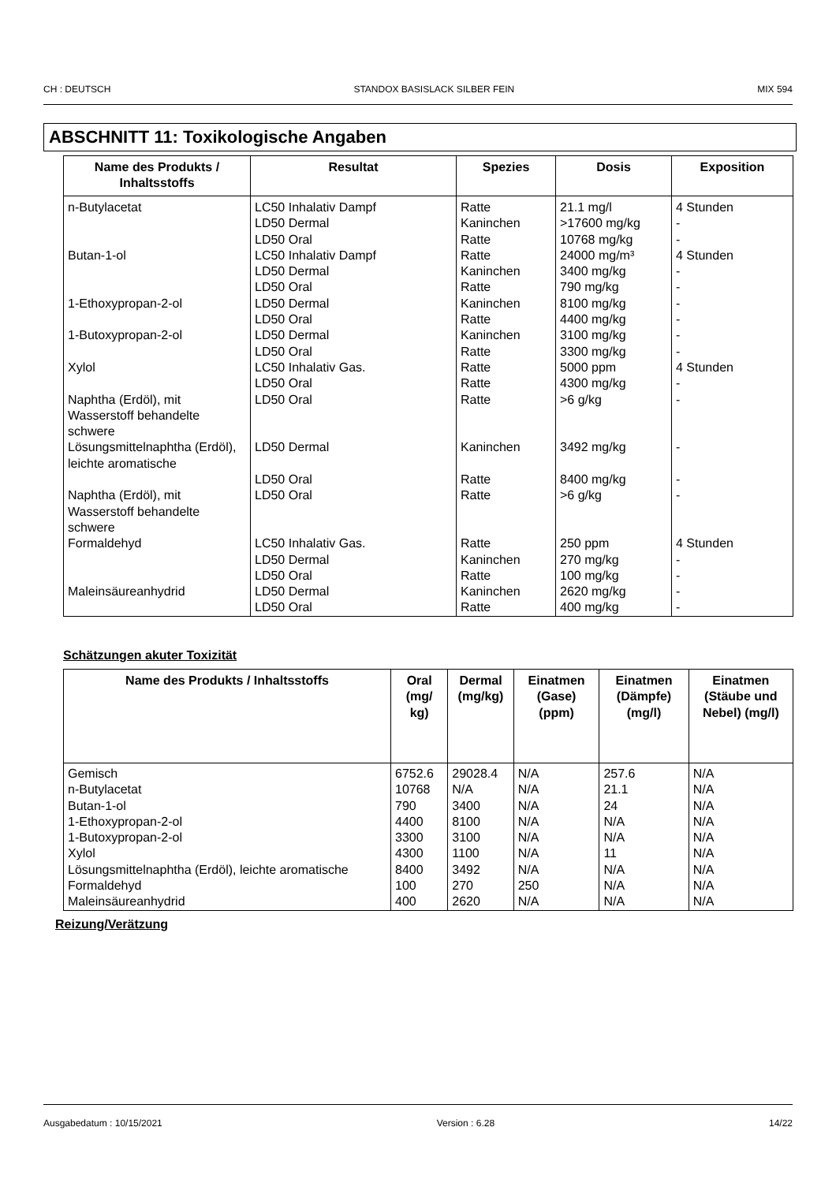CH : DEUTSCH STANDOX BASISLACK SILBER FEIN MIX 594
ABSCHNITT 11: Toxikologische Angaben
| Name des Produkts / Inhaltsstoffs | Resultat | Spezies | Dosis | Exposition |
| --- | --- | --- | --- | --- |
| n-Butylacetat | LC50 Inhalativ Dampf LD50 Dermal LD50 Oral | Ratte Kaninchen Ratte | 21.1 mg/l >17600 mg/kg 10768 mg/kg | 4 Stunden - - |
| Butan-1-ol | LC50 Inhalativ Dampf LD50 Dermal LD50 Oral | Ratte Kaninchen Ratte | 24000 mg/m³ 3400 mg/kg 790 mg/kg | 4 Stunden - - |
| 1-Ethoxypropan-2-ol | LD50 Dermal LD50 Oral | Kaninchen Ratte | 8100 mg/kg 4400 mg/kg | - - |
| 1-Butoxypropan-2-ol | LD50 Dermal LD50 Oral | Kaninchen Ratte | 3100 mg/kg 3300 mg/kg | - - |
| Xylol | LC50 Inhalativ Gas. LD50 Oral | Ratte Ratte | 5000 ppm 4300 mg/kg | 4 Stunden - |
| Naphtha (Erdöl), mit Wasserstoff behandelte schwere | LD50 Oral | Ratte | >6 g/kg | - |
| Lösungsmittelnaphtha (Erdöl), leichte aromatische | LD50 Dermal | Kaninchen | 3492 mg/kg | - |
| | LD50 Oral | Ratte | 8400 mg/kg | - |
| Naphtha (Erdöl), mit Wasserstoff behandelte schwere | LD50 Oral | Ratte | >6 g/kg | - |
| Formaldehyd | LC50 Inhalativ Gas. LD50 Dermal LD50 Oral | Ratte Kaninchen Ratte | 250 ppm 270 mg/kg 100 mg/kg | 4 Stunden - - |
| Maleinsäureanhydrid | LD50 Dermal LD50 Oral | Kaninchen Ratte | 2620 mg/kg 400 mg/kg | - - |
Schätzungen akuter Toxizität
| Name des Produkts / Inhaltsstoffs | Oral (mg/ kg) | Dermal (mg/kg) | Einatmen (Gase) (ppm) | Einatmen (Dämpfe) (mg/l) | Einatmen (Stäube und Nebel) (mg/l) |
| --- | --- | --- | --- | --- | --- |
| Gemisch n-Butylacetat Butan-1-ol 1-Ethoxypropan-2-ol 1-Butoxypropan-2-ol Xylol Lösungsmittelnaphtha (Erdöl), leichte aromatische Formaldehyd Maleinsäureanhydrid | 6752.6 10768 790 4400 3300 4300 8400 100 400 | 29028.4 N/A 3400 8100 3100 1100 3492 270 2620 | N/A N/A N/A N/A N/A N/A N/A 250 N/A | 257.6 21.1 24 N/A N/A 11 N/A N/A N/A | N/A N/A N/A N/A N/A N/A N/A N/A N/A |
Reizung/Verätzung
Ausgabedatum : 10/15/2021 Version : 6.28 14/22